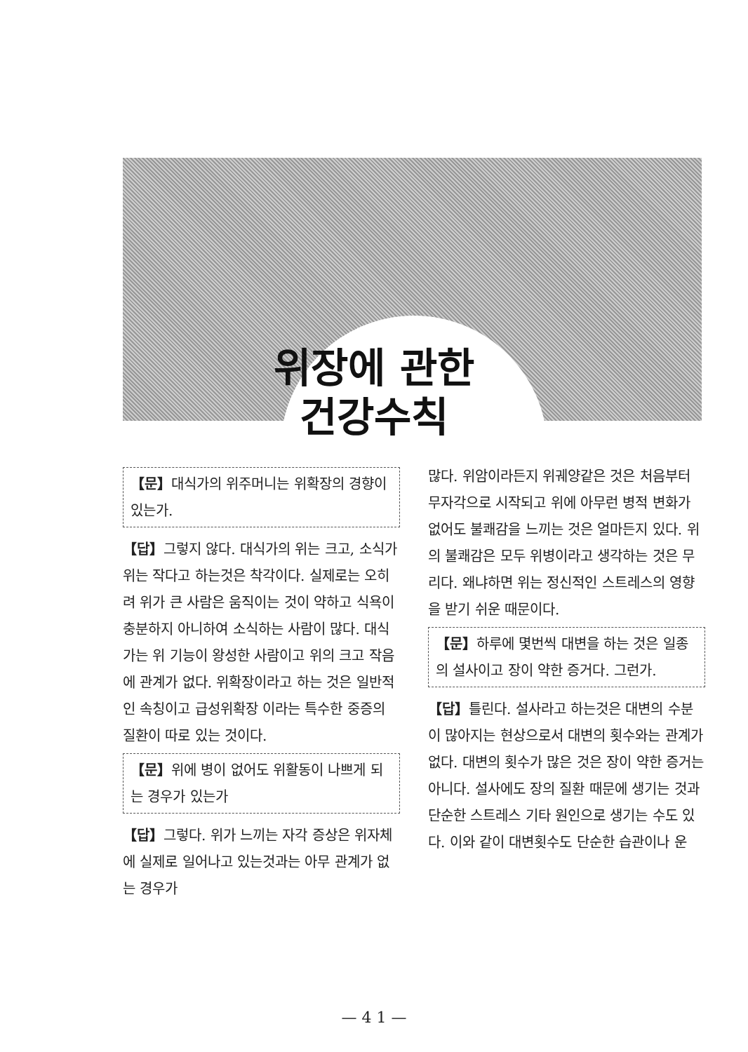위장에 관한
건강수칙
【문】대식가의 위주머니는 위확장의 경향이 있는가.
【답】그렇지 않다. 대식가의 위는 크고, 소식가 위는 작다고 하는것은 착각이다. 실제로는 오히려 위가 큰 사람은 움직이는 것이 약하고 식욕이 충분하지 아니하여 소식하는 사람이 많다. 대식가는 위 기능이 왕성한 사람이고 위의 크고 작음에 관계가 없다. 위확장이라고 하는 것은 일반적인 속칭이고 급성위확장 이라는 특수한 중증의 질환이 따로 있는 것이다.
【문】위에 병이 없어도 위활동이 나쁘게 되는 경우가 있는가
【답】그렇다. 위가 느끼는 자각 증상은 위자체에 실제로 일어나고 있는것과는 아무 관계가 없는 경우가
많다. 위암이라든지 위궤양같은 것은 처음부터 무자각으로 시작되고 위에 아무런 병적 변화가 없어도 불쾌감을 느끼는 것은 얼마든지 있다. 위의 불쾌감은 모두 위병이라고 생각하는 것은 무리다. 왜냐하면 위는 정신적인 스트레스의 영향을 받기 쉬운 때문이다.
【문】하루에 몇번씩 대변을 하는 것은 일종의 설사이고 장이 약한 증거다. 그런가.
【답】틀린다. 설사라고 하는것은 대변의 수분이 많아지는 현상으로서 대변의 횟수와는 관계가 없다. 대변의 횟수가 많은 것은 장이 약한 증거는 아니다. 설사에도 장의 질환 때문에 생기는 것과 단순한 스트레스 기타 원인으로 생기는 수도 있다. 이와 같이 대변횟수도 단순한 습관이나 운
— 4 1 —